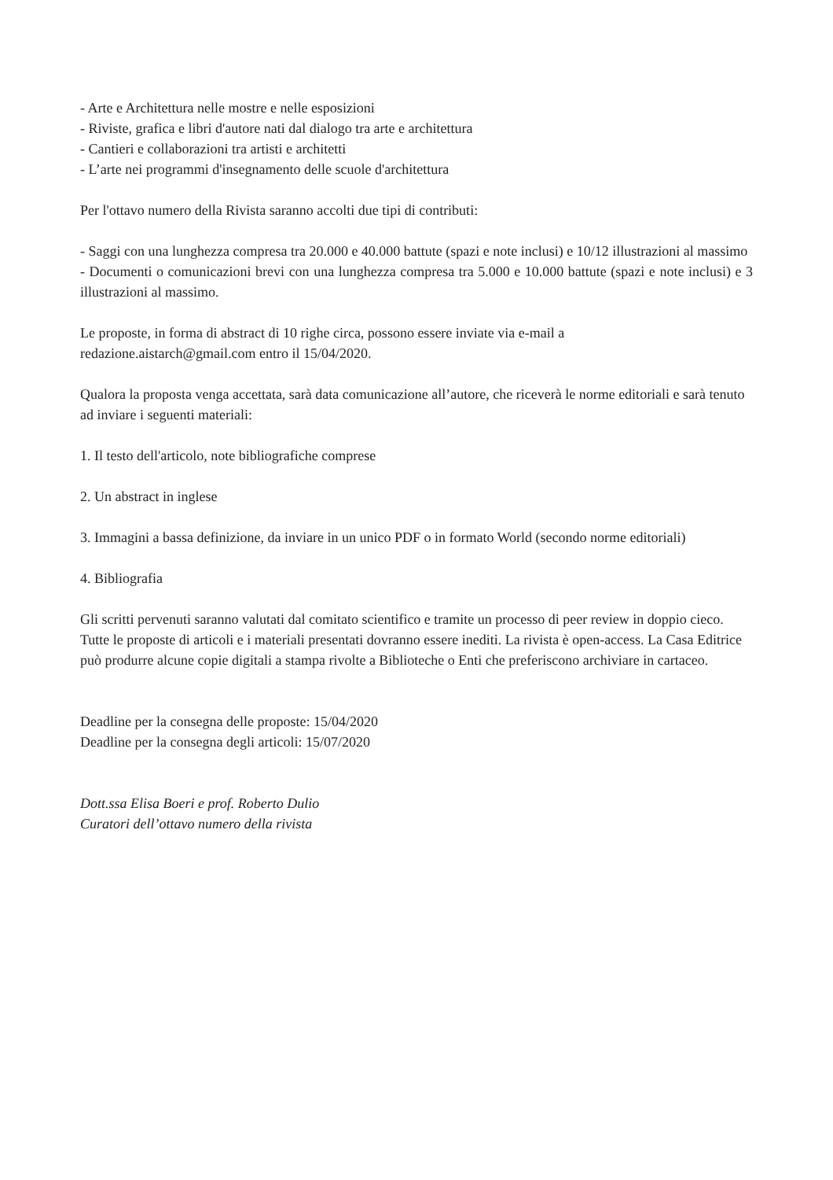- Arte e Architettura nelle mostre e nelle esposizioni
- Riviste, grafica e libri d'autore nati dal dialogo tra arte e architettura
- Cantieri e collaborazioni tra artisti e architetti
- L’arte nei programmi d'insegnamento delle scuole d'architettura
Per l'ottavo numero della Rivista saranno accolti due tipi di contributi:
- Saggi con una lunghezza compresa tra 20.000 e 40.000 battute (spazi e note inclusi) e 10/12 illustrazioni al massimo
- Documenti o comunicazioni brevi con una lunghezza compresa tra 5.000 e 10.000 battute (spazi e note inclusi) e 3 illustrazioni al massimo.
Le proposte, in forma di abstract di 10 righe circa, possono essere inviate via e-mail a
redazione.aistarch@gmail.com entro il 15/04/2020.
Qualora la proposta venga accettata, sarà data comunicazione all’autore, che riceverà le norme editoriali e sarà tenuto ad inviare i seguenti materiali:
1. Il testo dell'articolo, note bibliografiche comprese
2. Un abstract in inglese
3. Immagini a bassa definizione, da inviare in un unico PDF o in formato World (secondo norme editoriali)
4. Bibliografia
Gli scritti pervenuti saranno valutati dal comitato scientifico e tramite un processo di peer review in doppio cieco. Tutte le proposte di articoli e i materiali presentati dovranno essere inediti. La rivista è open-access. La Casa Editrice può produrre alcune copie digitali a stampa rivolte a Biblioteche o Enti che preferiscono archiviare in cartaceo.
Deadline per la consegna delle proposte: 15/04/2020
Deadline per la consegna degli articoli: 15/07/2020
Dott.ssa Elisa Boeri e prof. Roberto Dulio
Curatori dell’ottavo numero della rivista